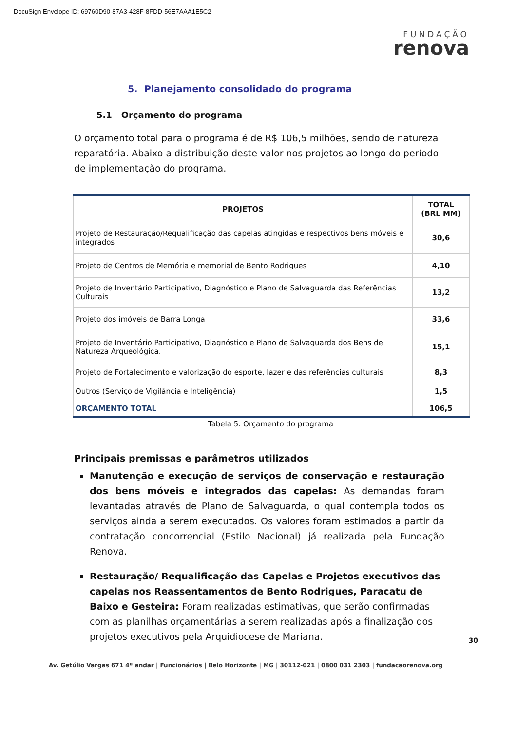DocuSign Envelope ID: 69760D90-87A3-428F-8FDD-56E7AAA1E5C2
FUNDAÇÃO
renova
5. Planejamento consolidado do programa
5.1 Orçamento do programa
O orçamento total para o programa é de R$ 106,5 milhões, sendo de natureza reparatória. Abaixo a distribuição deste valor nos projetos ao longo do período de implementação do programa.
| PROJETOS | TOTAL (BRL MM) |
| --- | --- |
| Projeto de Restauração/Requalificação das capelas atingidas e respectivos bens móveis e integrados | 30,6 |
| Projeto de Centros de Memória e memorial de Bento Rodrigues | 4,10 |
| Projeto de Inventário Participativo, Diagnóstico e Plano de Salvaguarda das Referências Culturais | 13,2 |
| Projeto dos imóveis de Barra Longa | 33,6 |
| Projeto de Inventário Participativo, Diagnóstico e Plano de Salvaguarda dos Bens de Natureza Arqueológica. | 15,1 |
| Projeto de Fortalecimento e valorização do esporte, lazer e das referências culturais | 8,3 |
| Outros (Serviço de Vigilância e Inteligência) | 1,5 |
| ORÇAMENTO TOTAL | 106,5 |
Tabela 5: Orçamento do programa
Principais premissas e parâmetros utilizados
Manutenção e execução de serviços de conservação e restauração dos bens móveis e integrados das capelas: As demandas foram levantadas através de Plano de Salvaguarda, o qual contempla todos os serviços ainda a serem executados. Os valores foram estimados a partir da contratação concorrencial (Estilo Nacional) já realizada pela Fundação Renova.
Restauração/ Requalificação das Capelas e Projetos executivos das capelas nos Reassentamentos de Bento Rodrigues, Paracatu de Baixo e Gesteira: Foram realizadas estimativas, que serão confirmadas com as planilhas orçamentárias a serem realizadas após a finalização dos projetos executivos pela Arquidiocese de Mariana.
30
Av. Getúlio Vargas 671 4º andar | Funcionários | Belo Horizonte | MG | 30112-021 | 0800 031 2303 | fundacaorenova.org